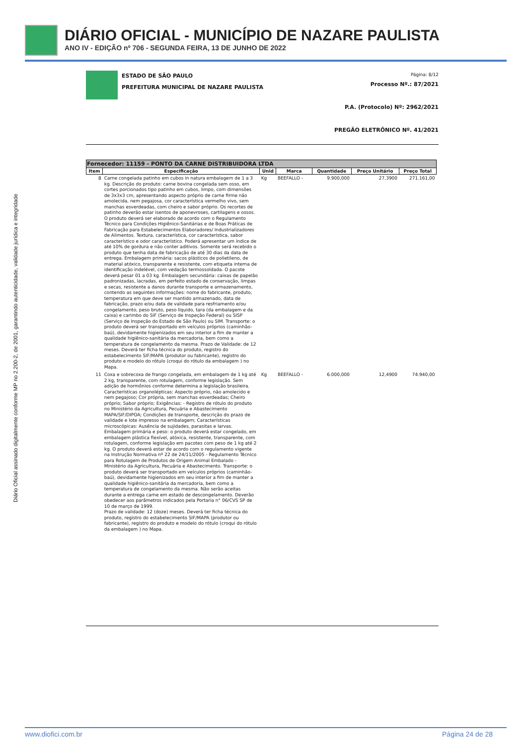DIÁRIO OFICIAL - MUNICÍPIO DE NAZARE PAULISTA
ANO IV - EDIÇÃO nº 706 - SEGUNDA FEIRA, 13 DE JUNHO DE 2022
Diário Oficial assinado digitalmente conforme MP no 2.200-2, de 2001, garantindo autenticidade, validade jurídica e integridade
ESTADO DE SÃO PAULO
PREFEITURA MUNICIPAL DE NAZARE PAULISTA
Página: 8/12
Processo Nº.: 87/2021
P.A. (Protocolo) Nº: 2962/2021
PREGÃO ELETRÔNICO Nº. 41/2021
| Fornecedor: 11159 - PONTO DA CARNE DISTRIBUIDORA LTDA | | | | | | |
| --- | --- | --- | --- | --- | --- | --- |
| Item | Especificação | Unid | Marca | Quantidade | Preço Unitário | Preço Total |
| 8 | Carne congelada patinho em cubos in natura embalagem de 1 a 3 kg. Descrição do produto: carne bovina congelada sem osso, em cortes porcionados tipo patinho em cubos, limpo, com dimensões de 3x3x3 cm, apresentando aspecto próprio de carne firme não amolecida, nem pegajosa, cor característica vermelho vivo, sem manchas esverdeadas, com cheiro e sabor próprio. Os recortes de patinho deverão estar isentos de aponevroses, cartilagens e ossos. O produto deverá ser elaborado de acordo com o Regulamento Técnico para Condições Higiênico-Sanitárias e de Boas Práticas de Fabricação para Estabelecimentos Elaboradores/ Industrializadores de Alimentos. Textura, característica, cor característica, sabor característico e odor característico. Poderá apresentar um índice de até 10% de gordura e não conter aditivos. Somente será recebido o produto que tenha data de fabricação de até 30 dias da data de entrega. Embalagem primária: sacos plásticos de polietileno, de material atóxico, transparente e resistente, com etiqueta interna de identificação indelével, com vedação termossoldada. O pacote deverá pesar 01 a 03 kg. Embalagem secundária: caixas de papelão padronizadas, lacradas, em perfeito estado de conservação, limpas e secas, resistente a danos durante transporte e armazenamento, contendo as seguintes informações: nome do fabricante, produto, temperatura em que deve ser mantido armazenado, data de fabricação, prazo e/ou data de validade para resfriamento e/ou congelamento, peso bruto, peso líquido, tara (da embalagem e da caixa) e carimbo do SIF (Serviço de Inspeção Federal) ou SISP (Serviço de Inspeção do Estado de São Paulo) ou SIM. Transporte: o produto deverá ser transportado em veículos próprios (caminhão-baú), devidamente higienizados em seu interior a fim de manter a qualidade higiênico-sanitária da mercadoria, bem como a temperatura de congelamento da mesma. Prazo de Validade: de 12 meses. Deverá ter ficha técnica do produto, registro do estabelecimento SIF/MAPA (produtor ou fabricante), registro do produto e modelo do rótulo (croqui do rótulo da embalagem ) no Mapa. | Kg | BEEFALLO - | 9.900,000 | 27,3900 | 271.161,00 |
| 11 | Coxa e sobrecoxa de frango congelada, em embalagem de 1 kg até 2 kg, transparente, com rotulagem, conforme legislação. Sem adição de hormônios conforme determina a legislação brasileira. Características organolépticas: Aspecto próprio, não amolecido e nem pegajoso; Cor própria, sem manchas esverdeadas; Cheiro próprio; Sabor próprio; Exigências: - Registro de rótulo do produto no Ministério da Agricultura, Pecuária e Abastecimento MAPA/SIF/DIPOA; Condições de transporte, descrição do prazo de validade e lote impresso na embalagem; Características microscópicas: Ausência de sujidades, parasitas e larvas. Embalagem primária e peso: o produto deverá estar congelado, em embalagem plástica flexível, atóxica, resistente, transparente, com rotulagem, conforme legislação em pacotes com peso de 1 kg até 2 kg. O produto deverá estar de acordo com o regulamento vigente na Instrução Normativa nº 22 de 24/11/2005 - Regulamento Técnico para Rotulagem de Produtos de Origem Animal Embalado - Ministério da Agricultura, Pecuária e Abastecimento. Transporte: o produto deverá ser transportado em veículos próprios (caminhão-baú), devidamente higienizados em seu interior a fim de manter a qualidade higiênico-sanitária da mercadoria, bem como a temperatura de congelamento da mesma. Não serão aceitas durante a entrega carne em estado de descongelamento. Deverão obedecer aos parâmetros indicados pela Portaria n° 06/CVS SP de 10 de março de 1999. Prazo de validade: 12 (doze) meses. Deverá ter ficha técnica do produto, registro do estabelecimento SIF/MAPA (produtor ou fabricante), registro do produto e modelo do rótulo (croqui do rótulo da embalagem ) no Mapa. | Kg | BEEFALLO - | 6.000,000 | 12,4900 | 74.940,00 |
www.diofici.com.br Página 24 de 28